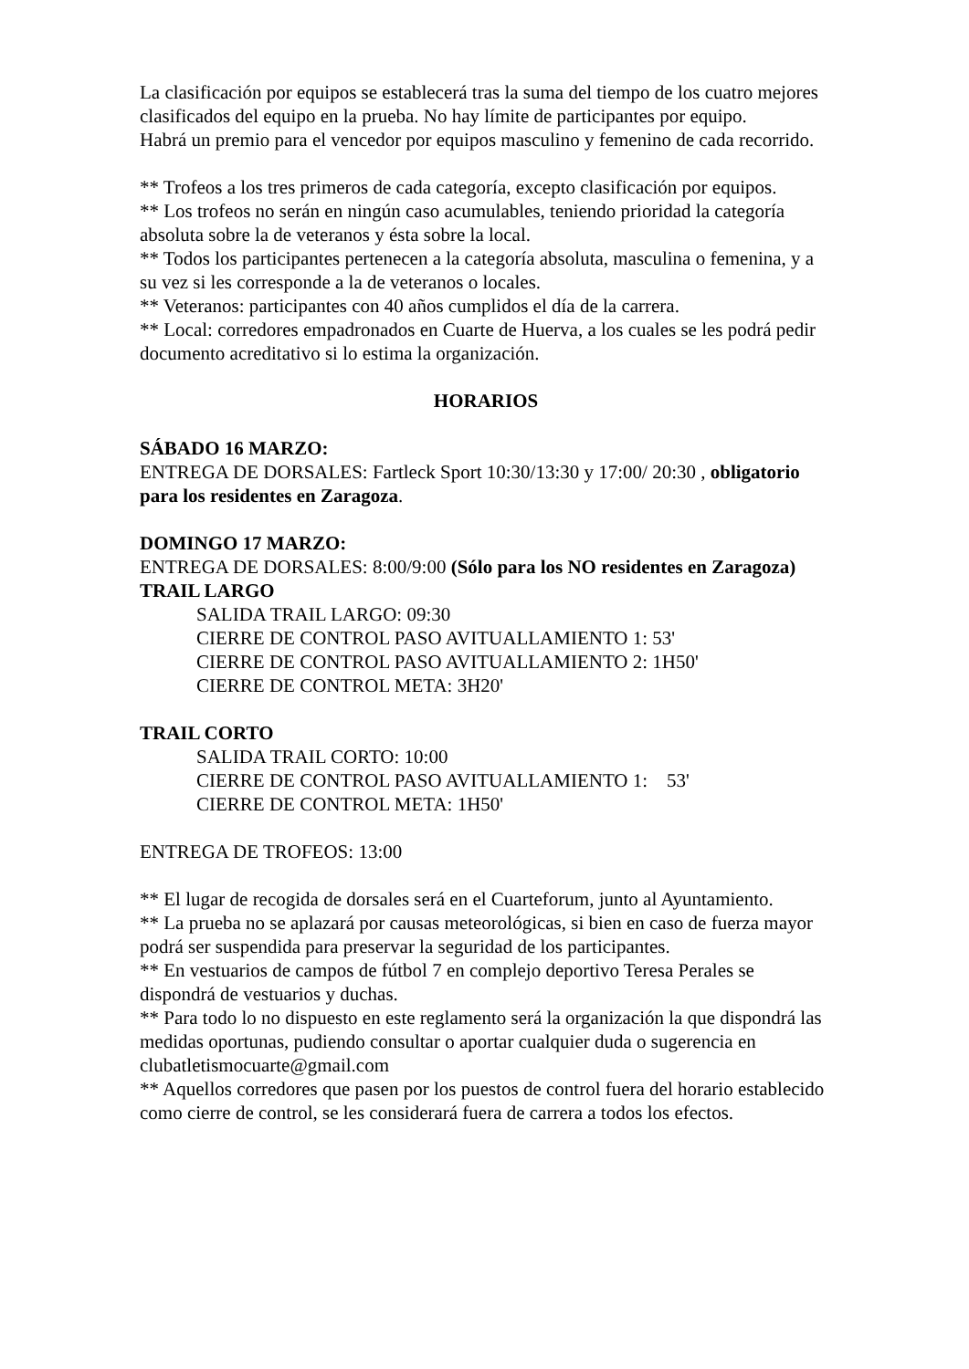La clasificación por equipos se establecerá tras la suma del tiempo de los cuatro mejores clasificados del equipo en la prueba. No hay límite de participantes por equipo.
Habrá un premio para el vencedor por equipos masculino y femenino de cada recorrido.
** Trofeos a los tres primeros de cada categoría, excepto clasificación por equipos.
** Los trofeos no serán en ningún caso acumulables, teniendo prioridad la categoría absoluta sobre la de veteranos y ésta sobre la local.
** Todos los participantes pertenecen a la categoría absoluta, masculina o femenina, y a su vez si les corresponde a la de veteranos o locales.
** Veteranos: participantes con 40 años cumplidos el día de la carrera.
** Local: corredores empadronados en Cuarte de Huerva, a los cuales se les podrá pedir documento acreditativo si lo estima la organización.
HORARIOS
SÁBADO 16 MARZO:
ENTREGA DE DORSALES: Fartleck Sport 10:30/13:30 y 17:00/ 20:30 , obligatorio para los residentes en Zaragoza.
DOMINGO 17 MARZO:
ENTREGA DE DORSALES: 8:00/9:00 (Sólo para los NO residentes en Zaragoza)
TRAIL LARGO
SALIDA TRAIL LARGO: 09:30
CIERRE DE CONTROL PASO AVITUALLAMIENTO 1: 53'
CIERRE DE CONTROL PASO AVITUALLAMIENTO 2: 1H50'
CIERRE DE CONTROL META: 3H20'
TRAIL CORTO
SALIDA TRAIL CORTO: 10:00
CIERRE DE CONTROL PASO AVITUALLAMIENTO 1: 53'
CIERRE DE CONTROL META: 1H50'
ENTREGA DE TROFEOS: 13:00
** El lugar de recogida de dorsales será en el Cuarteforum, junto al Ayuntamiento.
** La prueba no se aplazará por causas meteorológicas, si bien en caso de fuerza mayor podrá ser suspendida para preservar la seguridad de los participantes.
** En vestuarios de campos de fútbol 7 en complejo deportivo Teresa Perales se dispondrá de vestuarios y duchas.
** Para todo lo no dispuesto en este reglamento será la organización la que dispondrá las medidas oportunas, pudiendo consultar o aportar cualquier duda o sugerencia en clubatletismocuarte@gmail.com
** Aquellos corredores que pasen por los puestos de control fuera del horario establecido como cierre de control, se les considerará fuera de carrera a todos los efectos.